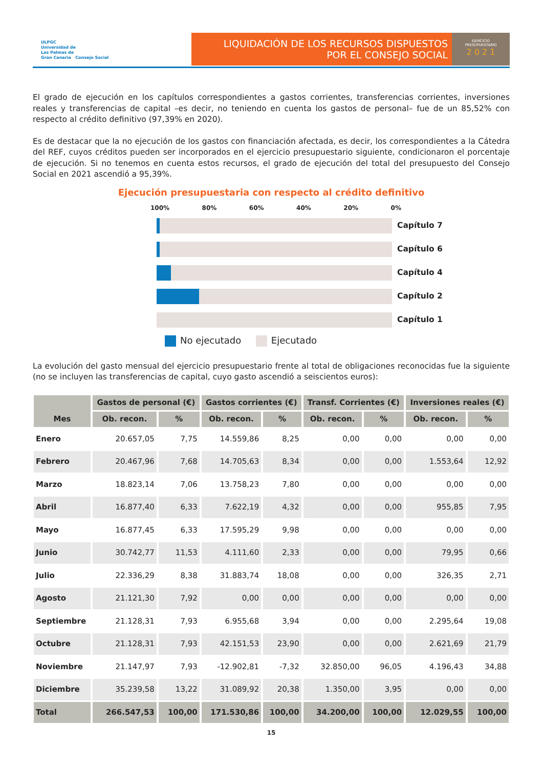ULPGC
Universidad de
Las Palmas de
Gran Canaria Consejo Social
LIQUIDACIÓN DE LOS RECURSOS DISPUESTOS
POR EL CONSEJO SOCIAL
EJERCICIO
PRESUPUESTARIO
2 0 2 1
El grado de ejecución en los capítulos correspondientes a gastos corrientes, transferencias corrientes, inversiones reales y transferencias de capital –es decir, no teniendo en cuenta los gastos de personal– fue de un 85,52% con respecto al crédito definitivo (97,39% en 2020).
Es de destacar que la no ejecución de los gastos con financiación afectada, es decir, los correspondientes a la Cátedra del REF, cuyos créditos pueden ser incorporados en el ejercicio presupuestario siguiente, condicionaron el porcentaje de ejecución. Si no tenemos en cuenta estos recursos, el grado de ejecución del total del presupuesto del Consejo Social en 2021 ascendió a 95,39%.
Ejecución presupuestaria con respecto al crédito definitivo
100% 80% 60% 40% 20% 0%
Capítulo 7
Capítulo 6
Capítulo 4
Capítulo 2
Capítulo 1
No ejecutado Ejecutado
La evolución del gasto mensual del ejercicio presupuestario frente al total de obligaciones reconocidas fue la siguiente (no se incluyen las transferencias de capital, cuyo gasto ascendió a seiscientos euros):
| Mes | Gastos de personal (€) | | Gastos corrientes (€) | | Transf. Corrientes (€) | | Inversiones reales (€) | |
| --- | --- | --- | --- | --- | --- | --- | --- | --- |
| | Ob. recon. | % | Ob. recon. | % | Ob. recon. | % | Ob. recon. | % |
| Enero | 20.657,05 | 7,75 | 14.559,86 | 8,25 | 0,00 | 0,00 | 0,00 | 0,00 |
| Febrero | 20.467,96 | 7,68 | 14.705,63 | 8,34 | 0,00 | 0,00 | 1.553,64 | 12,92 |
| Marzo | 18.823,14 | 7,06 | 13.758,23 | 7,80 | 0,00 | 0,00 | 0,00 | 0,00 |
| Abril | 16.877,40 | 6,33 | 7.622,19 | 4,32 | 0,00 | 0,00 | 955,85 | 7,95 |
| Mayo | 16.877,45 | 6,33 | 17.595,29 | 9,98 | 0,00 | 0,00 | 0,00 | 0,00 |
| Junio | 30.742,77 | 11,53 | 4.111,60 | 2,33 | 0,00 | 0,00 | 79,95 | 0,66 |
| Julio | 22.336,29 | 8,38 | 31.883,74 | 18,08 | 0,00 | 0,00 | 326,35 | 2,71 |
| Agosto | 21.121,30 | 7,92 | 0,00 | 0,00 | 0,00 | 0,00 | 0,00 | 0,00 |
| Septiembre | 21.128,31 | 7,93 | 6.955,68 | 3,94 | 0,00 | 0,00 | 2.295,64 | 19,08 |
| Octubre | 21.128,31 | 7,93 | 42.151,53 | 23,90 | 0,00 | 0,00 | 2.621,69 | 21,79 |
| Noviembre | 21.147,97 | 7,93 | -12.902,81 | -7,32 | 32.850,00 | 96,05 | 4.196,43 | 34,88 |
| Diciembre | 35.239,58 | 13,22 | 31.089,92 | 20,38 | 1.350,00 | 3,95 | 0,00 | 0,00 |
| Total | 266.547,53 | 100,00 | 171.530,86 | 100,00 | 34.200,00 | 100,00 | 12.029,55 | 100,00 |
15